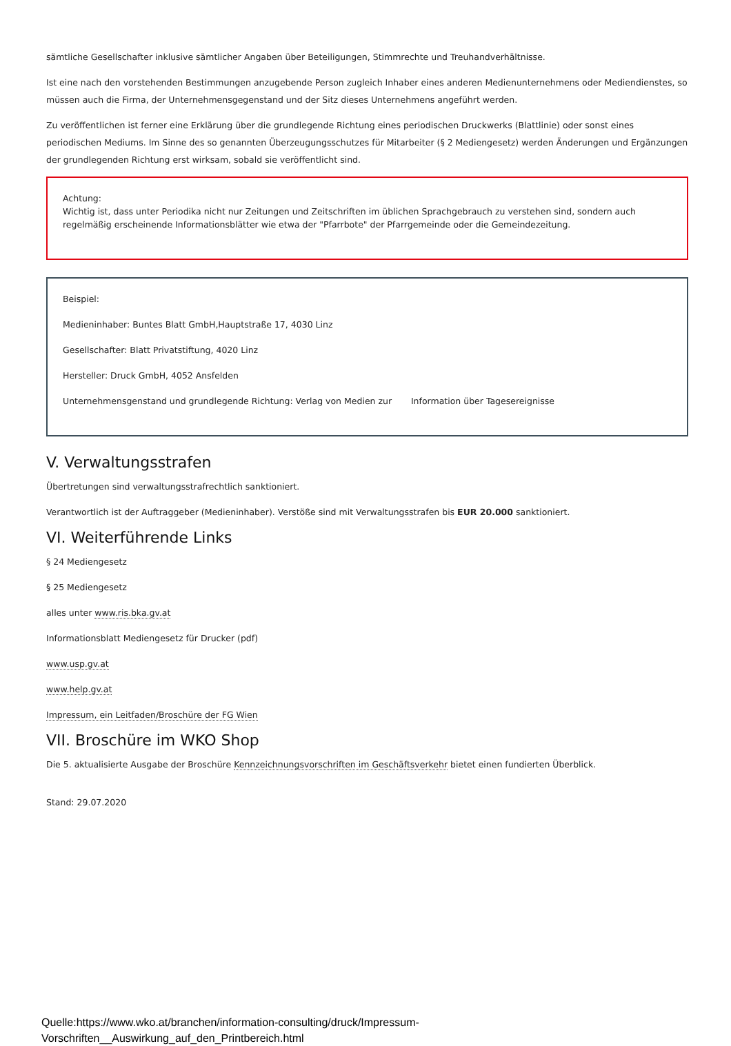sämtliche Gesellschafter inklusive sämtlicher Angaben über Beteiligungen, Stimmrechte und Treuhandverhältnisse.
Ist eine nach den vorstehenden Bestimmungen anzugebende Person zugleich Inhaber eines anderen Medienunternehmens oder Mediendienstes, so müssen auch die Firma, der Unternehmensgegenstand und der Sitz dieses Unternehmens angeführt werden.
Zu veröffentlichen ist ferner eine Erklärung über die grundlegende Richtung eines periodischen Druckwerks (Blattlinie) oder sonst eines periodischen Mediums. Im Sinne des so genannten Überzeugungsschutzes für Mitarbeiter (§ 2 Mediengesetz) werden Änderungen und Ergänzungen der grundlegenden Richtung erst wirksam, sobald sie veröffentlicht sind.
Achtung:
Wichtig ist, dass unter Periodika nicht nur Zeitungen und Zeitschriften im üblichen Sprachgebrauch zu verstehen sind, sondern auch regelmäßig erscheinende Informationsblätter wie etwa der "Pfarrbote" der Pfarrgemeinde oder die Gemeindezeitung.
Beispiel:
Medieninhaber: Buntes Blatt GmbH,Hauptstraße 17, 4030 Linz
Gesellschafter: Blatt Privatstiftung, 4020 Linz
Hersteller: Druck GmbH, 4052 Ansfelden
Unternehmensgenstand und grundlegende Richtung: Verlag von Medien zur Information über Tagesereignisse
V. Verwaltungsstrafen
Übertretungen sind verwaltungsstrafrechtlich sanktioniert.
Verantwortlich ist der Auftraggeber (Medieninhaber). Verstöße sind mit Verwaltungsstrafen bis EUR 20.000 sanktioniert.
VI. Weiterführende Links
§ 24 Mediengesetz
§ 25 Mediengesetz
alles unter www.ris.bka.gv.at
Informationsblatt Mediengesetz für Drucker (pdf)
www.usp.gv.at
www.help.gv.at
Impressum, ein Leitfaden/Broschüre der FG Wien
VII. Broschüre im WKO Shop
Die 5. aktualisierte Ausgabe der Broschüre Kennzeichnungsvorschriften im Geschäftsverkehr bietet einen fundierten Überblick.
Stand: 29.07.2020
Quelle:https://www.wko.at/branchen/information-consulting/druck/Impressum-
Vorschriften__Auswirkung_auf_den_Printbereich.html